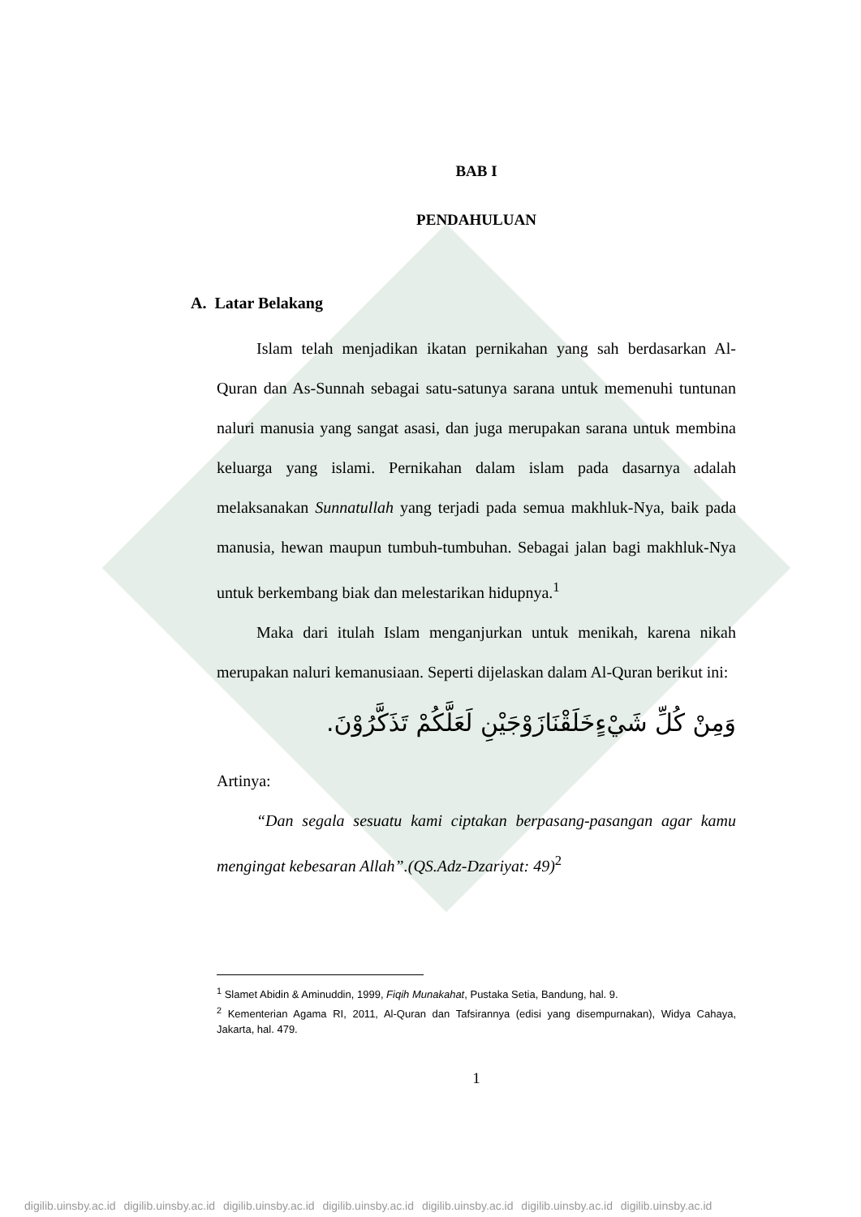BAB I
PENDAHULUAN
A. Latar Belakang
Islam telah menjadikan ikatan pernikahan yang sah berdasarkan Al-Quran dan As-Sunnah sebagai satu-satunya sarana untuk memenuhi tuntunan naluri manusia yang sangat asasi, dan juga merupakan sarana untuk membina keluarga yang islami. Pernikahan dalam islam pada dasarnya adalah melaksanakan Sunnatullah yang terjadi pada semua makhluk-Nya, baik pada manusia, hewan maupun tumbuh-tumbuhan. Sebagai jalan bagi makhluk-Nya untuk berkembang biak dan melestarikan hidupnya.<sup>1</sup>
Maka dari itulah Islam menganjurkan untuk menikah, karena nikah merupakan naluri kemanusiaan. Seperti dijelaskan dalam Al-Quran berikut ini:
وَمِنْ كُلِّ شَيْءٍخَلَقْنَازَوْجَيْنِ لَعَلَّكُمْ تَذَكَّرُوْنَ.
Artinya:
“Dan segala sesuatu kami ciptakan berpasang-pasangan agar kamu mengingat kebesaran Allah”.(QS.Adz-Dzariyat: 49)<sup>2</sup>
<sup>1</sup> Slamet Abidin & Aminuddin, 1999, Fiqih Munakahat, Pustaka Setia, Bandung, hal. 9.
<sup>2</sup> Kementerian Agama RI, 2011, Al-Quran dan Tafsirannya (edisi yang disempurnakan), Widya Cahaya, Jakarta, hal. 479.
1
digilib.uinsby.ac.id digilib.uinsby.ac.id digilib.uinsby.ac.id digilib.uinsby.ac.id digilib.uinsby.ac.id digilib.uinsby.ac.id digilib.uinsby.ac.id